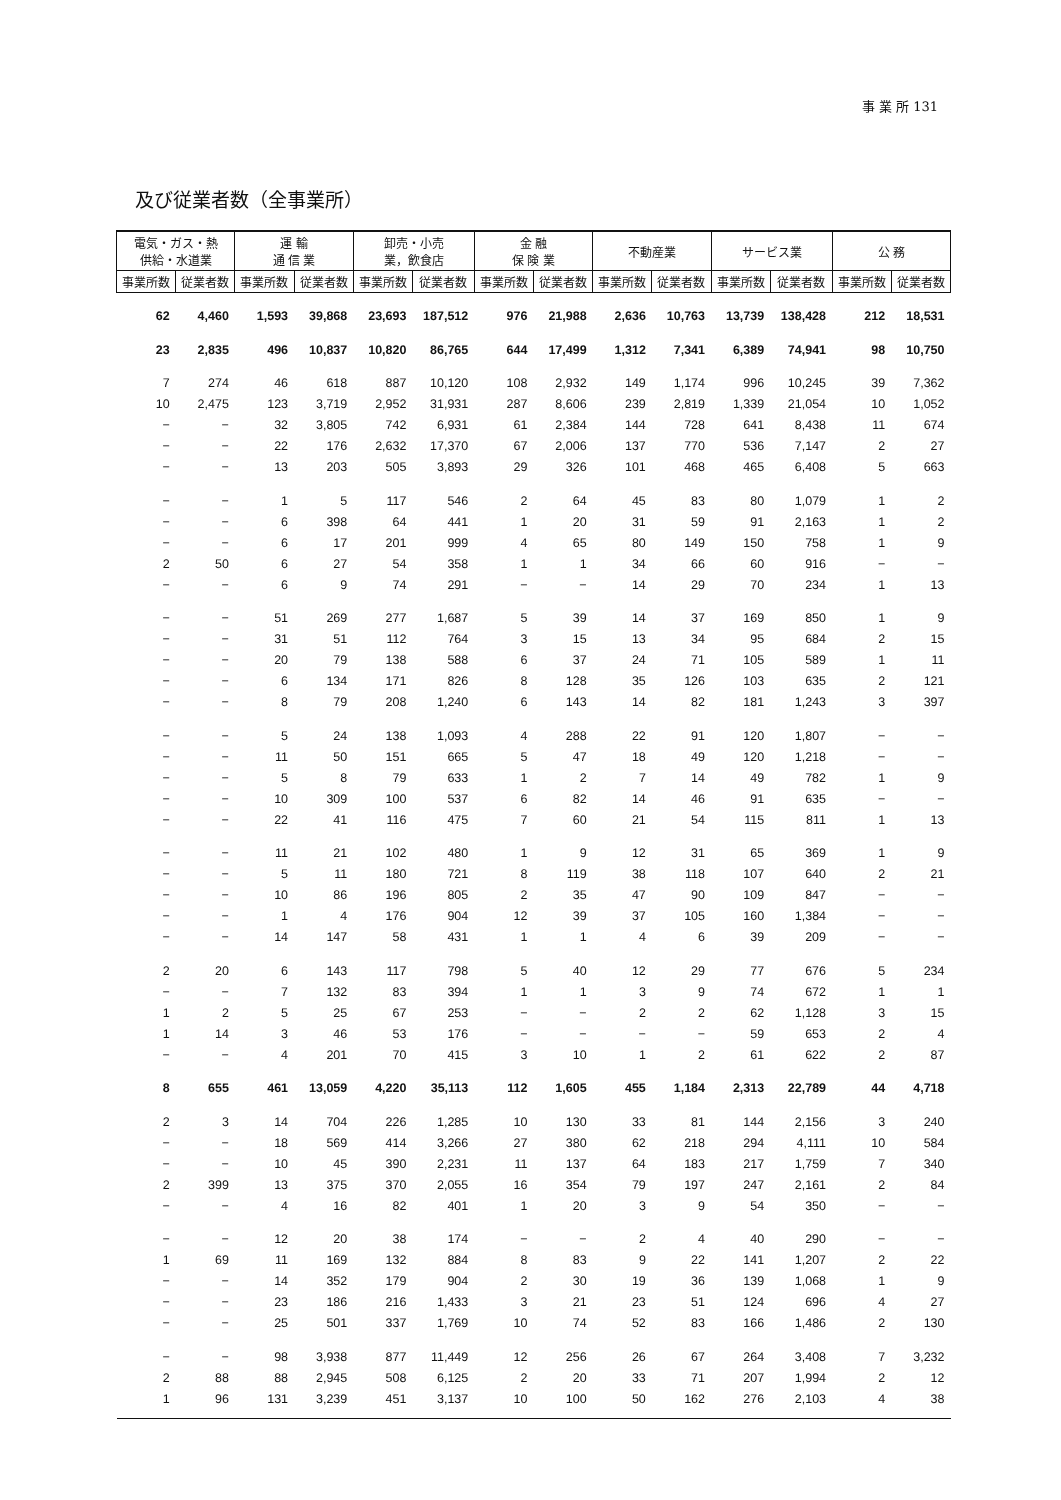事 業 所 131
及び従業者数（全事業所）
| 電気・ガス・熱 供給・水道業 | | 運 輸 通 信 業 | | 卸売・小売 業，飲食店 | | 金 融 保 険 業 | | 不動産業 | | サービス業 | | 公 務 | |
| --- | --- | --- | --- | --- | --- | --- | --- | --- | --- | --- | --- | --- | --- |
| 事業所数 | 従業者数 | 事業所数 | 従業者数 | 事業所数 | 従業者数 | 事業所数 | 従業者数 | 事業所数 | 従業者数 | 事業所数 | 従業者数 | 事業所数 | 従業者数 |
| 62 | 4,460 | 1,593 | 39,868 | 23,693 | 187,512 | 976 | 21,988 | 2,636 | 10,763 | 13,739 | 138,428 | 212 | 18,531 |
| 23 | 2,835 | 496 | 10,837 | 10,820 | 86,765 | 644 | 17,499 | 1,312 | 7,341 | 6,389 | 74,941 | 98 | 10,750 |
| 7 | 274 | 46 | 618 | 887 | 10,120 | 108 | 2,932 | 149 | 1,174 | 996 | 10,245 | 39 | 7,362 |
| 10 | 2,475 | 123 | 3,719 | 2,952 | 31,931 | 287 | 8,606 | 239 | 2,819 | 1,339 | 21,054 | 10 | 1,052 |
| − | − | 32 | 3,805 | 742 | 6,931 | 61 | 2,384 | 144 | 728 | 641 | 8,438 | 11 | 674 |
| − | − | 22 | 176 | 2,632 | 17,370 | 67 | 2,006 | 137 | 770 | 536 | 7,147 | 2 | 27 |
| − | − | 13 | 203 | 505 | 3,893 | 29 | 326 | 101 | 468 | 465 | 6,408 | 5 | 663 |
| − | − | 1 | 5 | 117 | 546 | 2 | 64 | 45 | 83 | 80 | 1,079 | 1 | 2 |
| − | − | 6 | 398 | 64 | 441 | 1 | 20 | 31 | 59 | 91 | 2,163 | 1 | 2 |
| − | − | 6 | 17 | 201 | 999 | 4 | 65 | 80 | 149 | 150 | 758 | 1 | 9 |
| 2 | 50 | 6 | 27 | 54 | 358 | 1 | 1 | 34 | 66 | 60 | 916 | − | − |
| − | − | 6 | 9 | 74 | 291 | − | − | 14 | 29 | 70 | 234 | 1 | 13 |
| − | − | 51 | 269 | 277 | 1,687 | 5 | 39 | 14 | 37 | 169 | 850 | 1 | 9 |
| − | − | 31 | 51 | 112 | 764 | 3 | 15 | 13 | 34 | 95 | 684 | 2 | 15 |
| − | − | 20 | 79 | 138 | 588 | 6 | 37 | 24 | 71 | 105 | 589 | 1 | 11 |
| − | − | 6 | 134 | 171 | 826 | 8 | 128 | 35 | 126 | 103 | 635 | 2 | 121 |
| − | − | 8 | 79 | 208 | 1,240 | 6 | 143 | 14 | 82 | 181 | 1,243 | 3 | 397 |
| − | − | 5 | 24 | 138 | 1,093 | 4 | 288 | 22 | 91 | 120 | 1,807 | − | − |
| − | − | 11 | 50 | 151 | 665 | 5 | 47 | 18 | 49 | 120 | 1,218 | − | − |
| − | − | 5 | 8 | 79 | 633 | 1 | 2 | 7 | 14 | 49 | 782 | 1 | 9 |
| − | − | 10 | 309 | 100 | 537 | 6 | 82 | 14 | 46 | 91 | 635 | − | − |
| − | − | 22 | 41 | 116 | 475 | 7 | 60 | 21 | 54 | 115 | 811 | 1 | 13 |
| − | − | 11 | 21 | 102 | 480 | 1 | 9 | 12 | 31 | 65 | 369 | 1 | 9 |
| − | − | 5 | 11 | 180 | 721 | 8 | 119 | 38 | 118 | 107 | 640 | 2 | 21 |
| − | − | 10 | 86 | 196 | 805 | 2 | 35 | 47 | 90 | 109 | 847 | − | − |
| − | − | 1 | 4 | 176 | 904 | 12 | 39 | 37 | 105 | 160 | 1,384 | − | − |
| − | − | 14 | 147 | 58 | 431 | 1 | 1 | 4 | 6 | 39 | 209 | − | − |
| 2 | 20 | 6 | 143 | 117 | 798 | 5 | 40 | 12 | 29 | 77 | 676 | 5 | 234 |
| − | − | 7 | 132 | 83 | 394 | 1 | 1 | 3 | 9 | 74 | 672 | 1 | 1 |
| 1 | 2 | 5 | 25 | 67 | 253 | − | − | 2 | 2 | 62 | 1,128 | 3 | 15 |
| 1 | 14 | 3 | 46 | 53 | 176 | − | − | − | − | 59 | 653 | 2 | 4 |
| − | − | 4 | 201 | 70 | 415 | 3 | 10 | 1 | 2 | 61 | 622 | 2 | 87 |
| 8 | 655 | 461 | 13,059 | 4,220 | 35,113 | 112 | 1,605 | 455 | 1,184 | 2,313 | 22,789 | 44 | 4,718 |
| 2 | 3 | 14 | 704 | 226 | 1,285 | 10 | 130 | 33 | 81 | 144 | 2,156 | 3 | 240 |
| − | − | 18 | 569 | 414 | 3,266 | 27 | 380 | 62 | 218 | 294 | 4,111 | 10 | 584 |
| − | − | 10 | 45 | 390 | 2,231 | 11 | 137 | 64 | 183 | 217 | 1,759 | 7 | 340 |
| 2 | 399 | 13 | 375 | 370 | 2,055 | 16 | 354 | 79 | 197 | 247 | 2,161 | 2 | 84 |
| − | − | 4 | 16 | 82 | 401 | 1 | 20 | 3 | 9 | 54 | 350 | − | − |
| − | − | 12 | 20 | 38 | 174 | − | − | 2 | 4 | 40 | 290 | − | − |
| 1 | 69 | 11 | 169 | 132 | 884 | 8 | 83 | 9 | 22 | 141 | 1,207 | 2 | 22 |
| − | − | 14 | 352 | 179 | 904 | 2 | 30 | 19 | 36 | 139 | 1,068 | 1 | 9 |
| − | − | 23 | 186 | 216 | 1,433 | 3 | 21 | 23 | 51 | 124 | 696 | 4 | 27 |
| − | − | 25 | 501 | 337 | 1,769 | 10 | 74 | 52 | 83 | 166 | 1,486 | 2 | 130 |
| − | − | 98 | 3,938 | 877 | 11,449 | 12 | 256 | 26 | 67 | 264 | 3,408 | 7 | 3,232 |
| 2 | 88 | 88 | 2,945 | 508 | 6,125 | 2 | 20 | 33 | 71 | 207 | 1,994 | 2 | 12 |
| 1 | 96 | 131 | 3,239 | 451 | 3,137 | 10 | 100 | 50 | 162 | 276 | 2,103 | 4 | 38 |